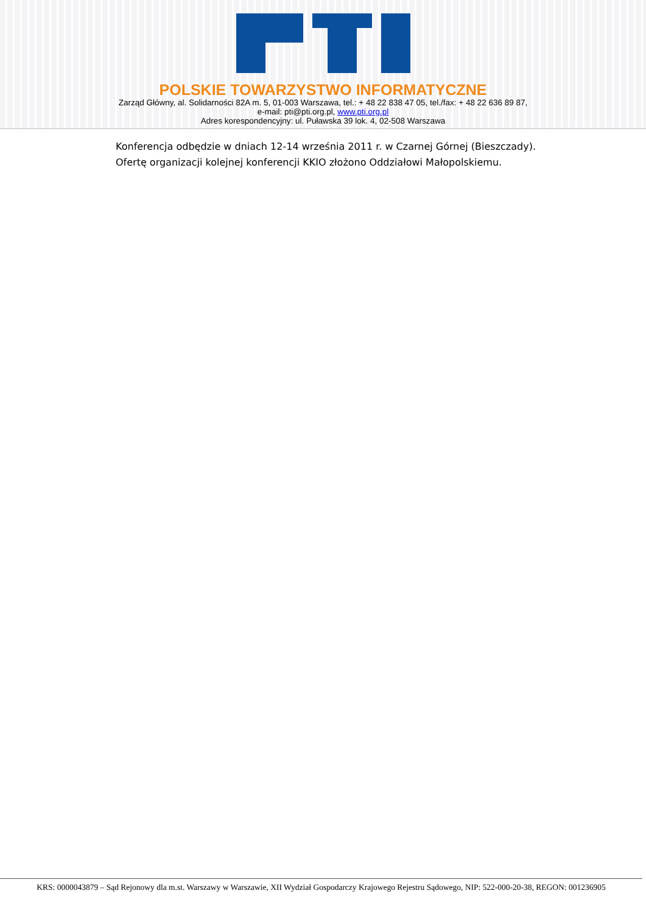POLSKIE TOWARZYSTWO INFORMATYCZNE
Zarząd Główny, al. Solidarności 82A m. 5, 01-003 Warszawa, tel.: + 48 22 838 47 05, tel./fax: + 48 22 636 89 87,
e-mail: pti@pti.org.pl, www.pti.org.pl
Adres korespondencyjny: ul. Puławska 39 lok. 4, 02-508 Warszawa
Konferencja odbędzie w dniach 12-14 września 2011 r. w Czarnej Górnej (Bieszczady).
Ofertę organizacji kolejnej konferencji KKIO złożono Oddziałowi Małopolskiemu.
KRS: 0000043879 – Sąd Rejonowy dla m.st. Warszawy w Warszawie, XII Wydział Gospodarczy Krajowego Rejestru Sądowego, NIP: 522-000-20-38, REGON: 001236905